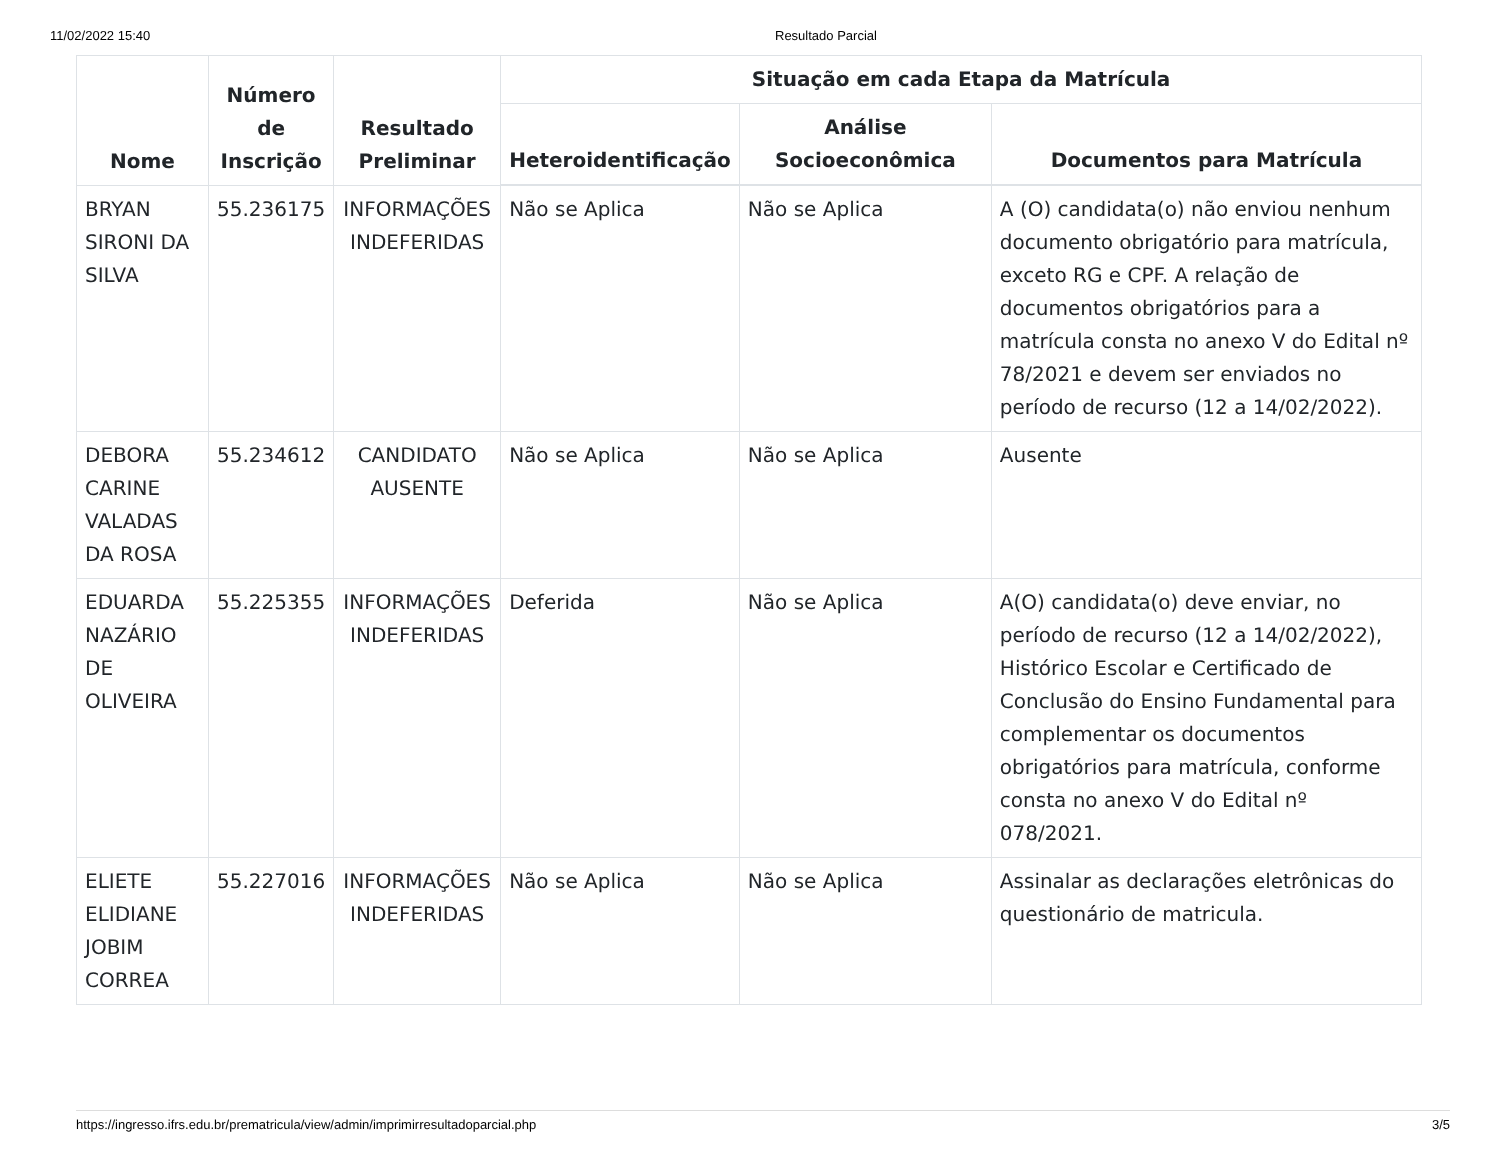11/02/2022 15:40 Resultado Parcial
| Nome | Número de Inscrição | Resultado Preliminar | Situação em cada Etapa da Matrícula | | |
| --- | --- | --- | --- | --- | --- |
| | | | Heteroidentificação | Análise Socioeconômica | Documentos para Matrícula |
| BRYAN SIRONI DA SILVA | 55.236175 | INFORMAÇÕES INDEFERIDAS | Não se Aplica | Não se Aplica | A (O) candidata(o) não enviou nenhum documento obrigatório para matrícula, exceto RG e CPF. A relação de documentos obrigatórios para a matrícula consta no anexo V do Edital nº 78/2021 e devem ser enviados no período de recurso (12 a 14/02/2022). |
| DEBORA CARINE VALADAS DA ROSA | 55.234612 | CANDIDATO AUSENTE | Não se Aplica | Não se Aplica | Ausente |
| EDUARDA NAZÁRIO DE OLIVEIRA | 55.225355 | INFORMAÇÕES INDEFERIDAS | Deferida | Não se Aplica | A(O) candidata(o) deve enviar, no período de recurso (12 a 14/02/2022), Histórico Escolar e Certificado de Conclusão do Ensino Fundamental para complementar os documentos obrigatórios para matrícula, conforme consta no anexo V do Edital nº 078/2021. |
| ELIETE ELIDIANE JOBIM CORREA | 55.227016 | INFORMAÇÕES INDEFERIDAS | Não se Aplica | Não se Aplica | Assinalar as declarações eletrônicas do questionário de matricula. |
https://ingresso.ifrs.edu.br/prematricula/view/admin/imprimirresultadoparcial.php 3/5